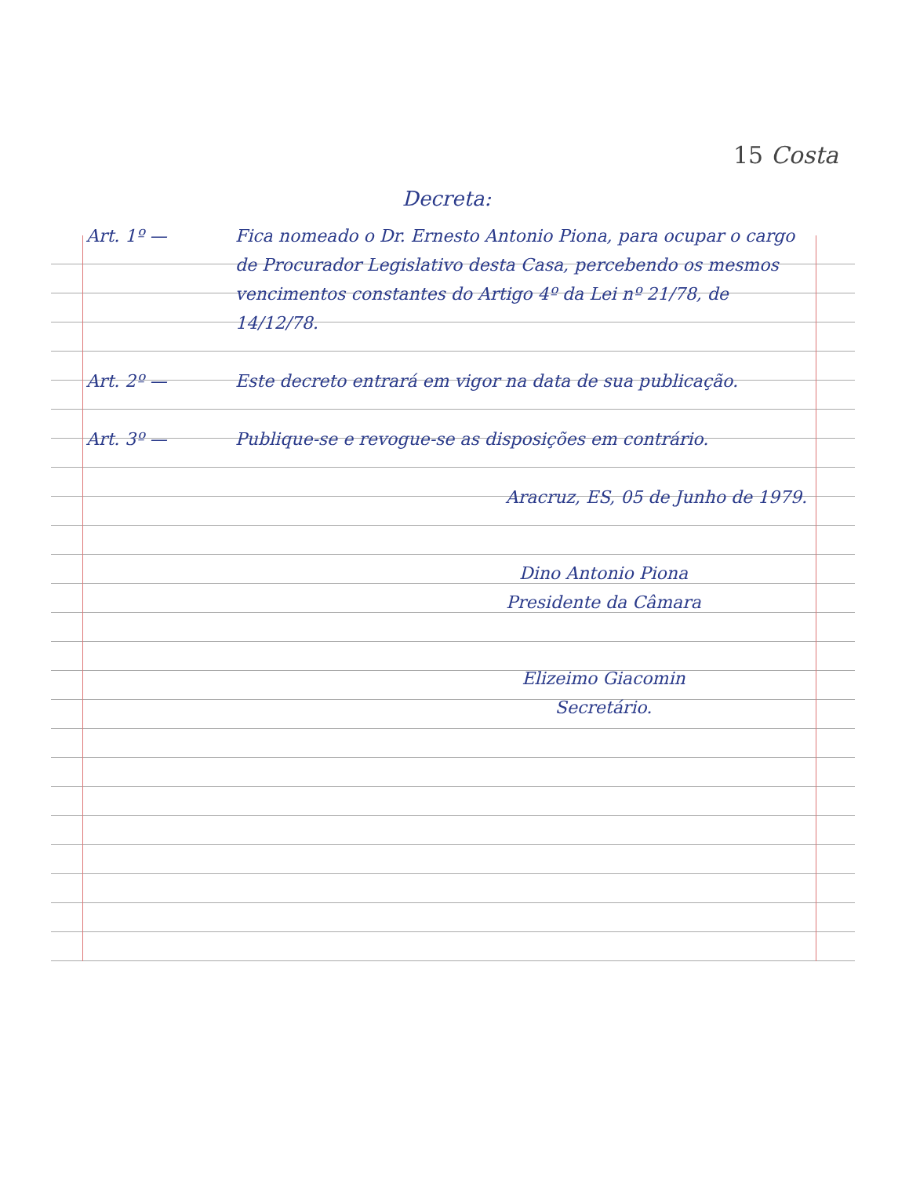15 Costa
Decreta:
Art. 1º — Fica nomeado o Dr. Ernesto Antonio Piona, para ocupar o cargo de Procurador Legislativo desta Casa, percebendo os mesmos vencimentos constantes do Artigo 4º da Lei nº 21/78, de 14/12/78.
Art. 2º — Este decreto entrará em vigor na data de sua publicação.
Art. 3º — Publique-se e revogue-se as disposições em contrário.
Aracruz, ES, 05 de Junho de 1979.
Dino Antonio Piona
Presidente da Câmara
Elizeimo Giacomin
Secretário.